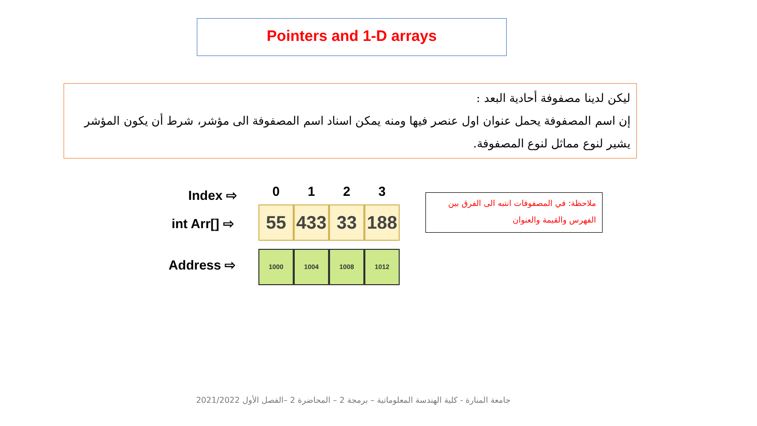Pointers and 1-D arrays
ليكن لدينا مصفوفة أحادية البعد :
إن اسم المصفوفة يحمل عنوان اول عنصر فيها ومنه يمكن اسناد اسم المصفوفة الى مؤشر، شرط أن يكون المؤشر يشير لنوع مماثل لنوع المصفوفة.
Index ⇨
0 1 2 3
int Arr[] ⇨
55 433 33 188
Address ⇨
1000 1004 1008 1012
ملاحظة: في المصفوفات انتبه الى الفرق بين الفهرس والقيمة والعنوان
جامعة المنارة - كلية الهندسة المعلوماتية – برمجة 2 – المحاضرة 2 –الفصل الأول 2021/2022